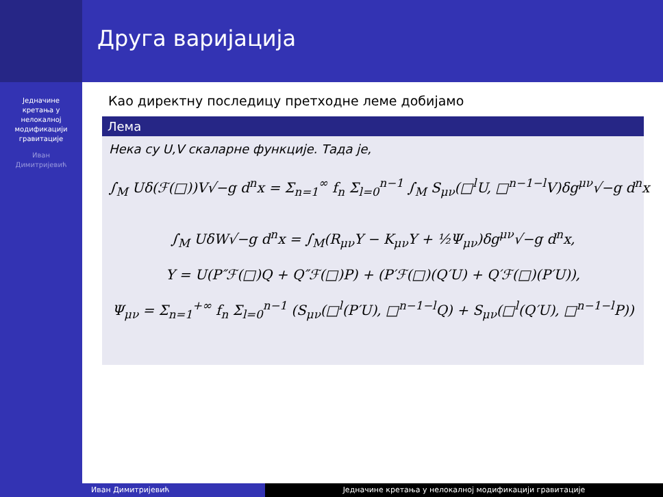Једначине
кретања у
нелокалној
модификацији
гравитације
Иван
Димитријевић
Друга варијација
Као директну последицу претходне леме добијамо
Лема
Нека су U,V скаларне функције. Тада је,
∫<sub>M</sub> Uδ(ℱ(□))V√−g d<sup>n</sup>x = Σ<sub>n=1</sub><sup>∞</sup> f<sub>n</sub> Σ<sub>l=0</sub><sup>n−1</sup> ∫<sub>M</sub> S<sub>μν</sub>(□<sup>l</sup>U, □<sup>n−1−l</sup>V)δg<sup>μν</sup>√−g d<sup>n</sup>x
∫<sub>M</sub> UδW√−g d<sup>n</sup>x = ∫<sub>M</sub>(R<sub>μν</sub>Y − K<sub>μν</sub>Y + ½Ψ<sub>μν</sub>)δg<sup>μν</sup>√−g d<sup>n</sup>x,
Y = U(P″ℱ(□)Q + Q″ℱ(□)P) + (P′ℱ(□)(Q′U) + Q′ℱ(□)(P′U)),
Ψ<sub>μν</sub> = Σ<sub>n=1</sub><sup>+∞</sup> f<sub>n</sub> Σ<sub>l=0</sub><sup>n−1</sup> (S<sub>μν</sub>(□<sup>l</sup>(P′U), □<sup>n−1−l</sup>Q) + S<sub>μν</sub>(□<sup>l</sup>(Q′U), □<sup>n−1−l</sup>P))
Иван Димитријевић Једначине кретања у нелокалној модификацији гравитације